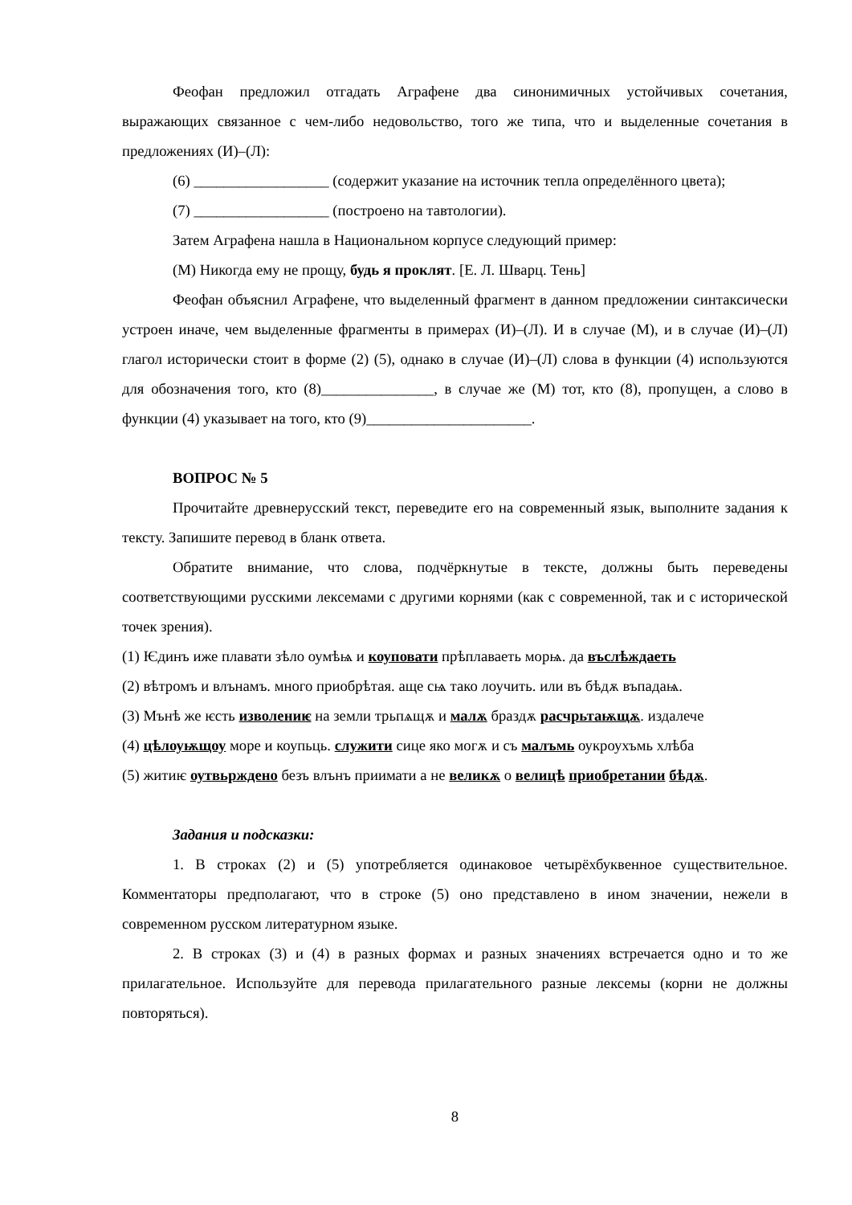Феофан предложил отгадать Аграфене два синонимичных устойчивых сочетания, выражающих связанное с чем-либо недовольство, того же типа, что и выделенные сочетания в предложениях (И)–(Л):
(6) __________________ (содержит указание на источник тепла определённого цвета);
(7) __________________ (построено на тавтологии).
Затем Аграфена нашла в Национальном корпусе следующий пример:
(М) Никогда ему не прощу, будь я проклят. [Е. Л. Шварц. Тень]
Феофан объяснил Аграфене, что выделенный фрагмент в данном предложении синтаксически устроен иначе, чем выделенные фрагменты в примерах (И)–(Л). И в случае (М), и в случае (И)–(Л) глагол исторически стоит в форме (2) (5), однако в случае (И)–(Л) слова в функции (4) используются для обозначения того, кто (8)_______________, в случае же (М) тот, кто (8), пропущен, а слово в функции (4) указывает на того, кто (9)______________________.
ВОПРОС № 5
Прочитайте древнерусский текст, переведите его на современный язык, выполните задания к тексту. Запишите перевод в бланк ответа.
Обратите внимание, что слова, подчёркнутые в тексте, должны быть переведены соответствующими русскими лексемами с другими корнями (как с современной, так и с исторической точек зрения).
(1) Ѥдинъ иже плавати зѣло оумѣѩ и коуповати прѣплаваеть морѩ. да въслѣждаеть
(2) вѣтромъ и влънамъ. много приобрѣтая. аще сѩ тако лоучить. или въ бѣдѫ въпадаѩ.
(3) Мънѣ же ѥсть изволениѥ на земли трьпѧщѫ и малѫ браздѫ расчрьтаѭщѫ. издалече
(4) цѣлоуѭщоу море и коупьць. служити сице яко могѫ и съ малъмь оукроухъмь хлѣба
(5) житиѥ оутвьрждено безъ влънъ приимати а не великѫ о велицѣ приобретании бѣдѫ.
Задания и подсказки:
1. В строках (2) и (5) употребляется одинаковое четырёхбуквенное существительное. Комментаторы предполагают, что в строке (5) оно представлено в ином значении, нежели в современном русском литературном языке.
2. В строках (3) и (4) в разных формах и разных значениях встречается одно и то же прилагательное. Используйте для перевода прилагательного разные лексемы (корни не должны повторяться).
8